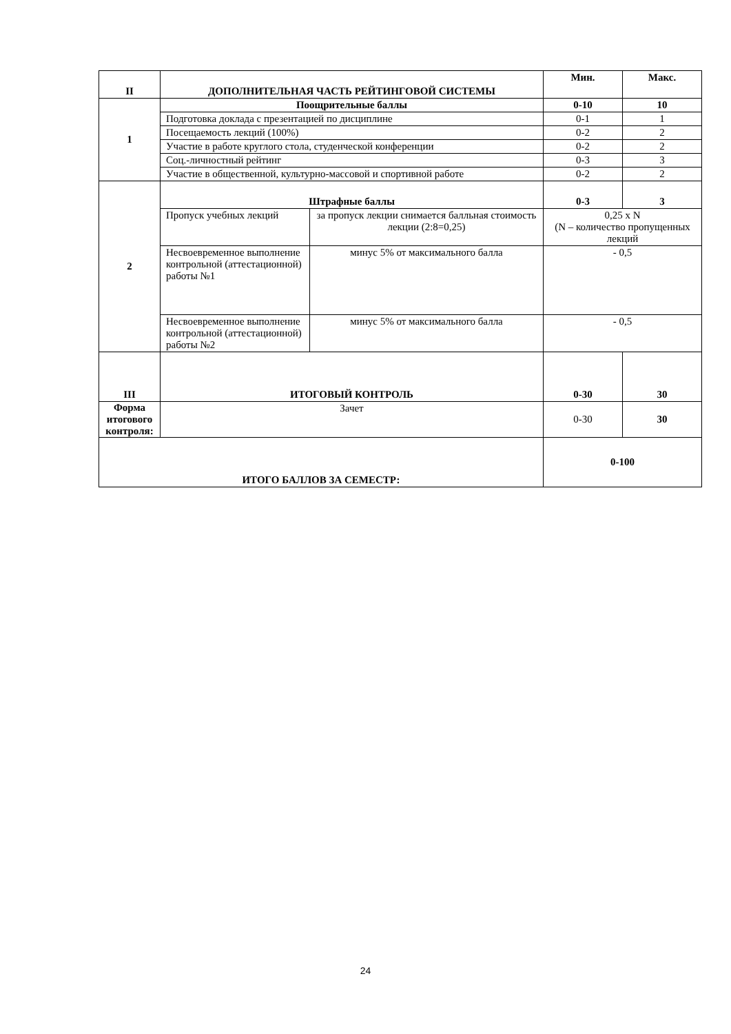| II | ДОПОЛНИТЕЛЬНАЯ ЧАСТЬ РЕЙТИНГОВОЙ СИСТЕМЫ | | Мин. | Макс. |
| --- | --- | --- | --- | --- |
| 1 | Поощрительные баллы | | 0-10 | 10 |
| | Подготовка доклада с презентацией по дисциплине | | 0-1 | 1 |
| | Посещаемость лекций (100%) | | 0-2 | 2 |
| | Участие в работе круглого стола, студенческой конференции | | 0-2 | 2 |
| | Соц.-личностный рейтинг | | 0-3 | 3 |
| | Участие в общественной, культурно-массовой и спортивной работе | | 0-2 | 2 |
| 2 | Штрафные баллы | | 0-3 | 3 |
| | Пропуск учебных лекций | за пропуск лекции снимается балльная стоимость лекции (2:8=0,25) | 0,25 x N (N – количество пропущенных лекций | |
| | Несвоевременное выполнение контрольной (аттестационной) работы №1 | минус 5% от максимального балла | - 0,5 | |
| | Несвоевременное выполнение контрольной (аттестационной) работы №2 | минус 5% от максимального балла | - 0,5 | |
| III | ИТОГОВЫЙ КОНТРОЛЬ | | 0-30 | 30 |
| Форма итогового контроля: | Зачет | | 0-30 | 30 |
| ИТОГО БАЛЛОВ ЗА СЕМЕСТР: | | | 0-100 | |
24